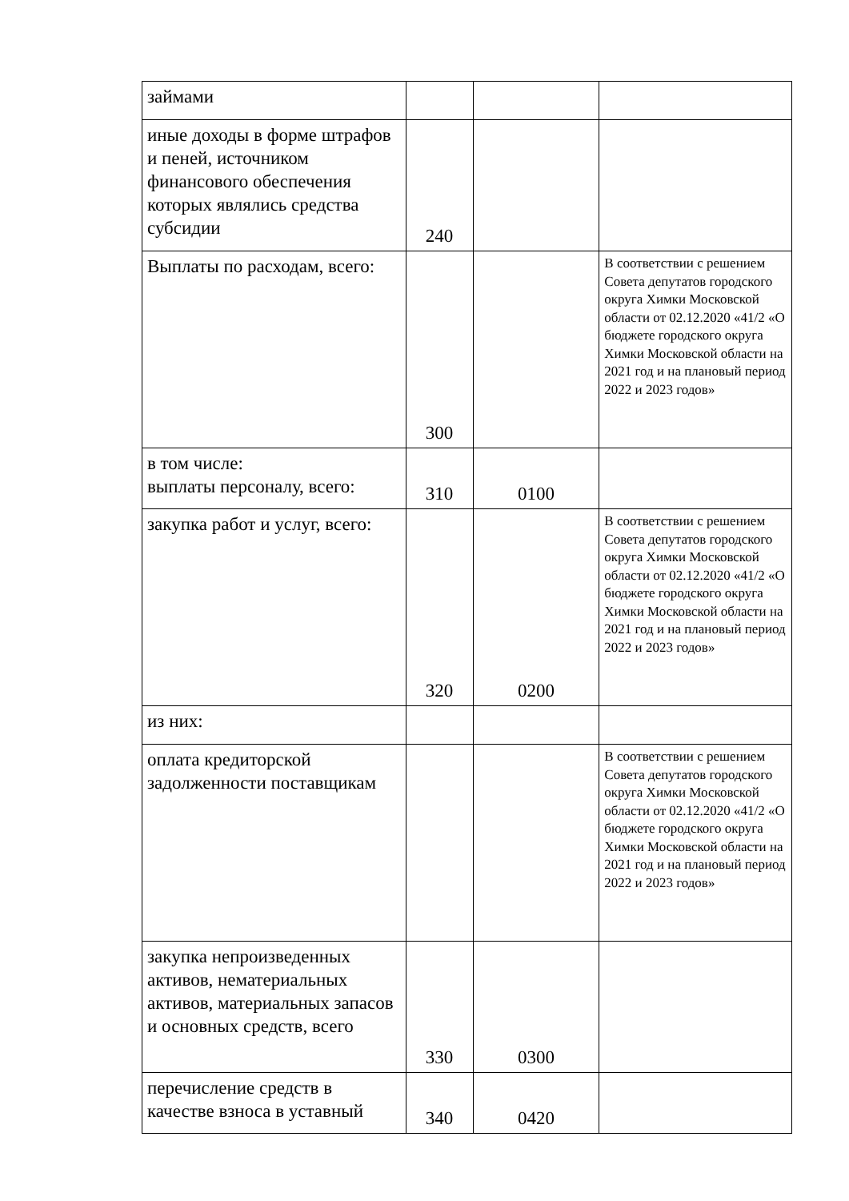| займами | | | |
| иные доходы в форме штрафов и пеней, источником финансового обеспечения которых являлись средства субсидии | 240 | | |
| Выплаты по расходам, всего: | 300 | | В соответствии с решением Совета депутатов городского округа Химки Московской области от 02.12.2020 «41/2 «О бюджете городского округа Химки Московской области на 2021 год и на плановый период 2022 и 2023 годов» |
| в том числе: выплаты персоналу, всего: | 310 | 0100 | |
| закупка работ и услуг, всего: | 320 | 0200 | В соответствии с решением Совета депутатов городского округа Химки Московской области от 02.12.2020 «41/2 «О бюджете городского округа Химки Московской области на 2021 год и на плановый период 2022 и 2023 годов» |
| из них: | | | |
| оплата кредиторской задолженности поставщикам | | | В соответствии с решением Совета депутатов городского округа Химки Московской области от 02.12.2020 «41/2 «О бюджете городского округа Химки Московской области на 2021 год и на плановый период 2022 и 2023 годов» |
| закупка непроизведенных активов, нематериальных активов, материальных запасов и основных средств, всего | 330 | 0300 | |
| перечисление средств в качестве взноса в уставный | 340 | 0420 | |